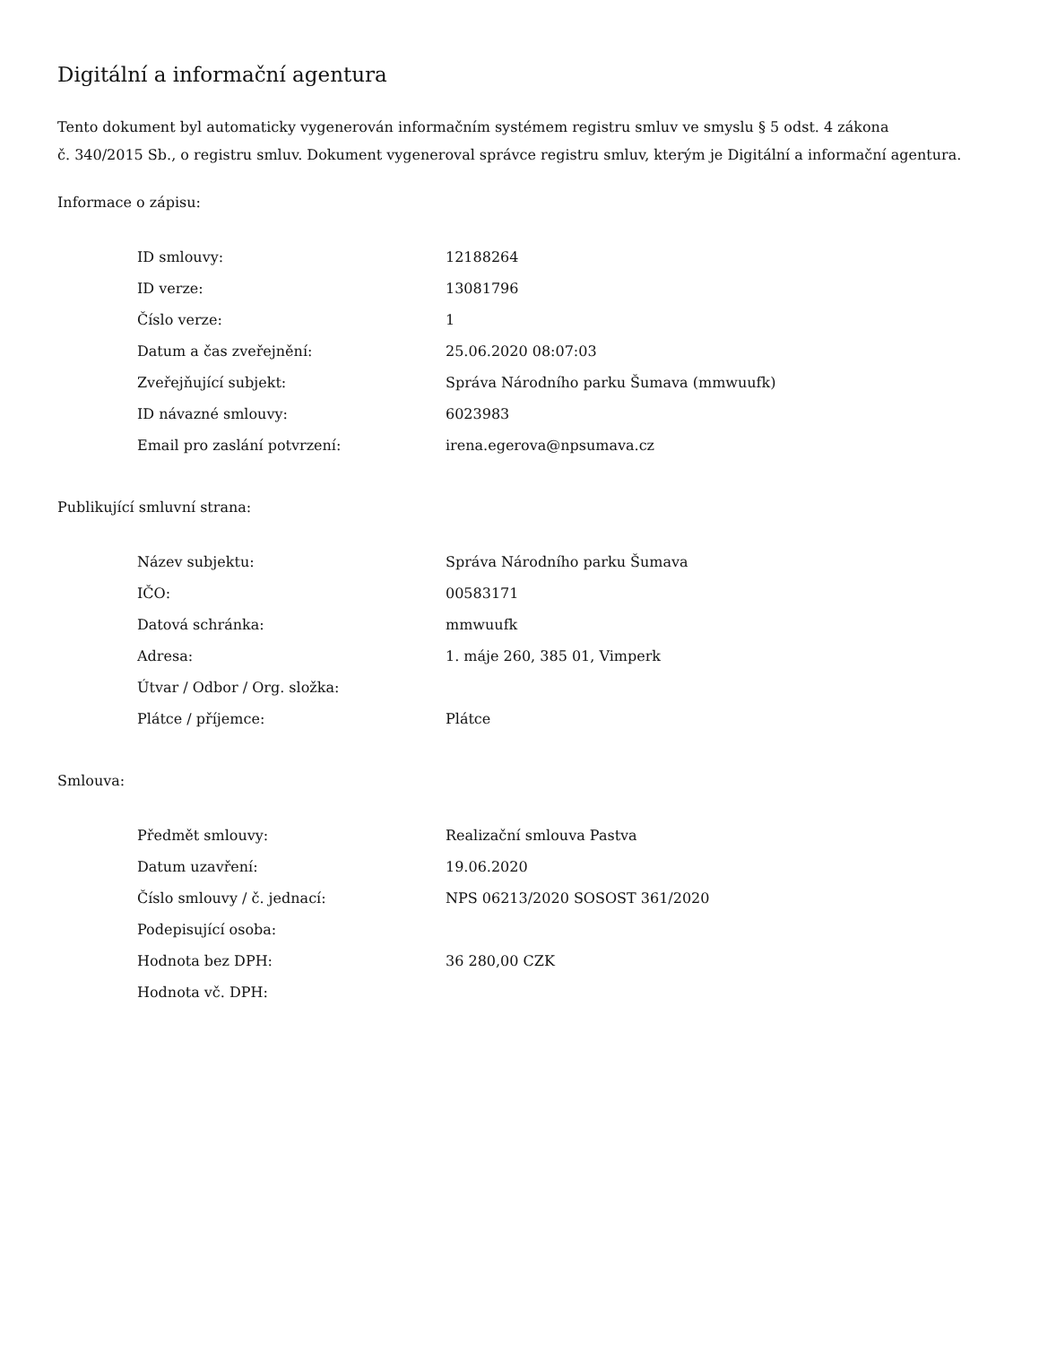Digitální a informační agentura
Tento dokument byl automaticky vygenerován informačním systémem registru smluv ve smyslu § 5 odst. 4 zákona
č. 340/2015 Sb., o registru smluv. Dokument vygeneroval správce registru smluv, kterým je Digitální a informační agentura.
Informace o zápisu:
| ID smlouvy: | 12188264 |
| ID verze: | 13081796 |
| Číslo verze: | 1 |
| Datum a čas zveřejnění: | 25.06.2020 08:07:03 |
| Zveřejňující subjekt: | Správa Národního parku Šumava (mmwuufk) |
| ID návazné smlouvy: | 6023983 |
| Email pro zaslání potvrzení: | irena.egerova@npsumava.cz |
Publikující smluvní strana:
| Název subjektu: | Správa Národního parku Šumava |
| IČO: | 00583171 |
| Datová schránka: | mmwuufk |
| Adresa: | 1. máje 260, 385 01, Vimperk |
| Útvar / Odbor / Org. složka: | |
| Plátce / příjemce: | Plátce |
Smlouva:
| Předmět smlouvy: | Realizační smlouva Pastva |
| Datum uzavření: | 19.06.2020 |
| Číslo smlouvy / č. jednací: | NPS 06213/2020 SOSOST 361/2020 |
| Podepisující osoba: | |
| Hodnota bez DPH: | 36 280,00 CZK |
| Hodnota vč. DPH: | |